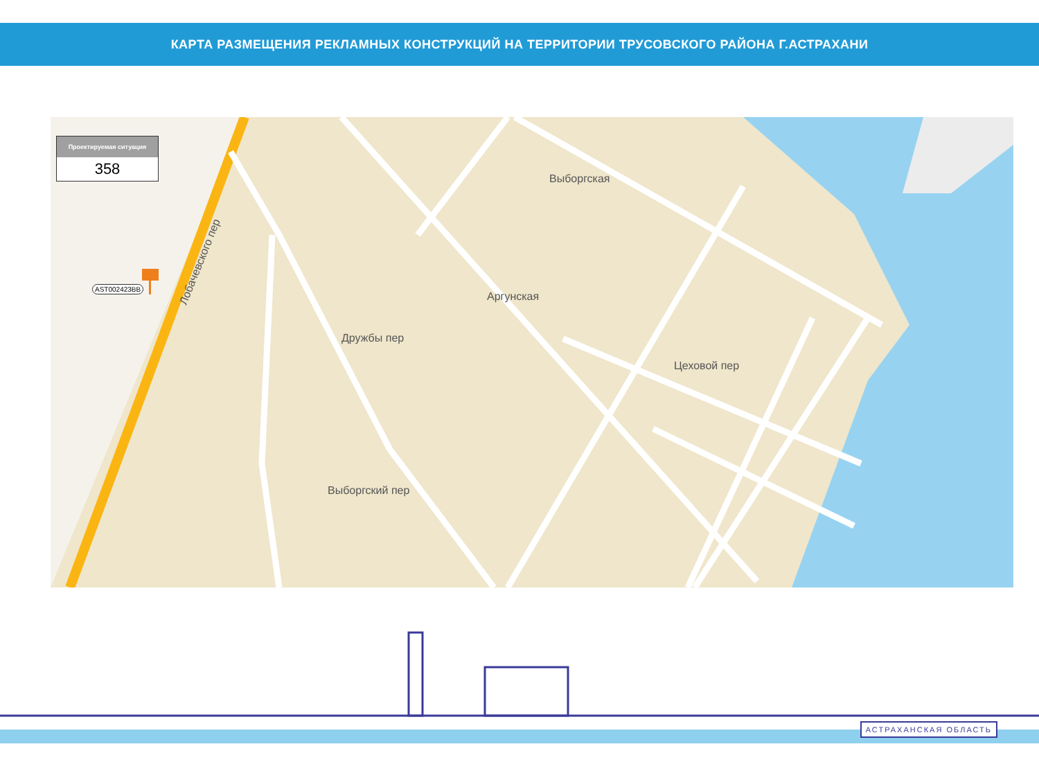КАРТА РАЗМЕЩЕНИЯ РЕКЛАМНЫХ КОНСТРУКЦИЙ НА ТЕРРИТОРИИ ТРУСОВСКОГО РАЙОНА Г.АСТРАХАНИ
Проектируемая ситуация
358
AST002423BB
Лобачевского пер
Выборгская
Аргунская
Цеховой пер
Дружбы пер
Выборгский пер
АСТРАХАНСКАЯ ОБЛАСТЬ